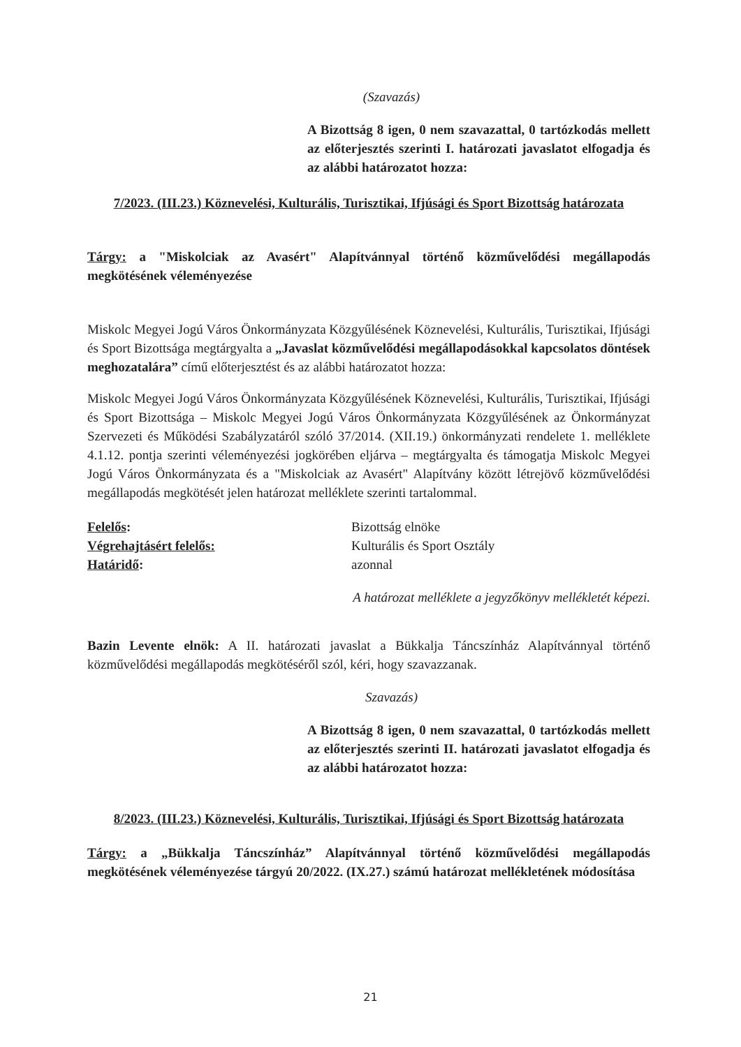(Szavazás)
A Bizottság 8 igen, 0 nem szavazattal, 0 tartózkodás mellett az előterjesztés szerinti I. határozati javaslatot elfogadja és az alábbi határozatot hozza:
7/2023. (III.23.) Köznevelési, Kulturális, Turisztikai, Ifjúsági és Sport Bizottság határozata
Tárgy: a "Miskolciak az Avasért" Alapítvánnyal történő közművelődési megállapodás megkötésének véleményezése
Miskolc Megyei Jogú Város Önkormányzata Közgyűlésének Köznevelési, Kulturális, Turisztikai, Ifjúsági és Sport Bizottsága megtárgyalta a „Javaslat közművelődési megállapodásokkal kapcsolatos döntések meghozatalára” című előterjesztést és az alábbi határozatot hozza:
Miskolc Megyei Jogú Város Önkormányzata Közgyűlésének Köznevelési, Kulturális, Turisztikai, Ifjúsági és Sport Bizottsága – Miskolc Megyei Jogú Város Önkormányzata Közgyűlésének az Önkormányzat Szervezeti és Működési Szabályzatáról szóló 37/2014. (XII.19.) önkormányzati rendelete 1. melléklete 4.1.12. pontja szerinti véleményezési jogkörében eljárva – megtárgyalta és támogatja Miskolc Megyei Jogú Város Önkormányzata és a "Miskolciak az Avasért" Alapítvány között létrejövő közművelődési megállapodás megkötését jelen határozat melléklete szerinti tartalommal.
| Felelős : | Bizottság elnöke |
| Végrehajtásért felelős: | Kulturális és Sport Osztály |
| Határidő : | azonnal |
A határozat melléklete a jegyzőkönyv mellékletét képezi.
Bazin Levente elnök: A II. határozati javaslat a Bükkalja Táncszínház Alapítvánnyal történő közművelődési megállapodás megkötéséről szól, kéri, hogy szavazzanak.
Szavazás)
A Bizottság 8 igen, 0 nem szavazattal, 0 tartózkodás mellett az előterjesztés szerinti II. határozati javaslatot elfogadja és az alábbi határozatot hozza:
8/2023. (III.23.) Köznevelési, Kulturális, Turisztikai, Ifjúsági és Sport Bizottság határozata
Tárgy: a „Bükkalja Táncszínház” Alapítvánnyal történő közművelődési megállapodás megkötésének véleményezése tárgyú 20/2022. (IX.27.) számú határozat mellékletének módosítása
21